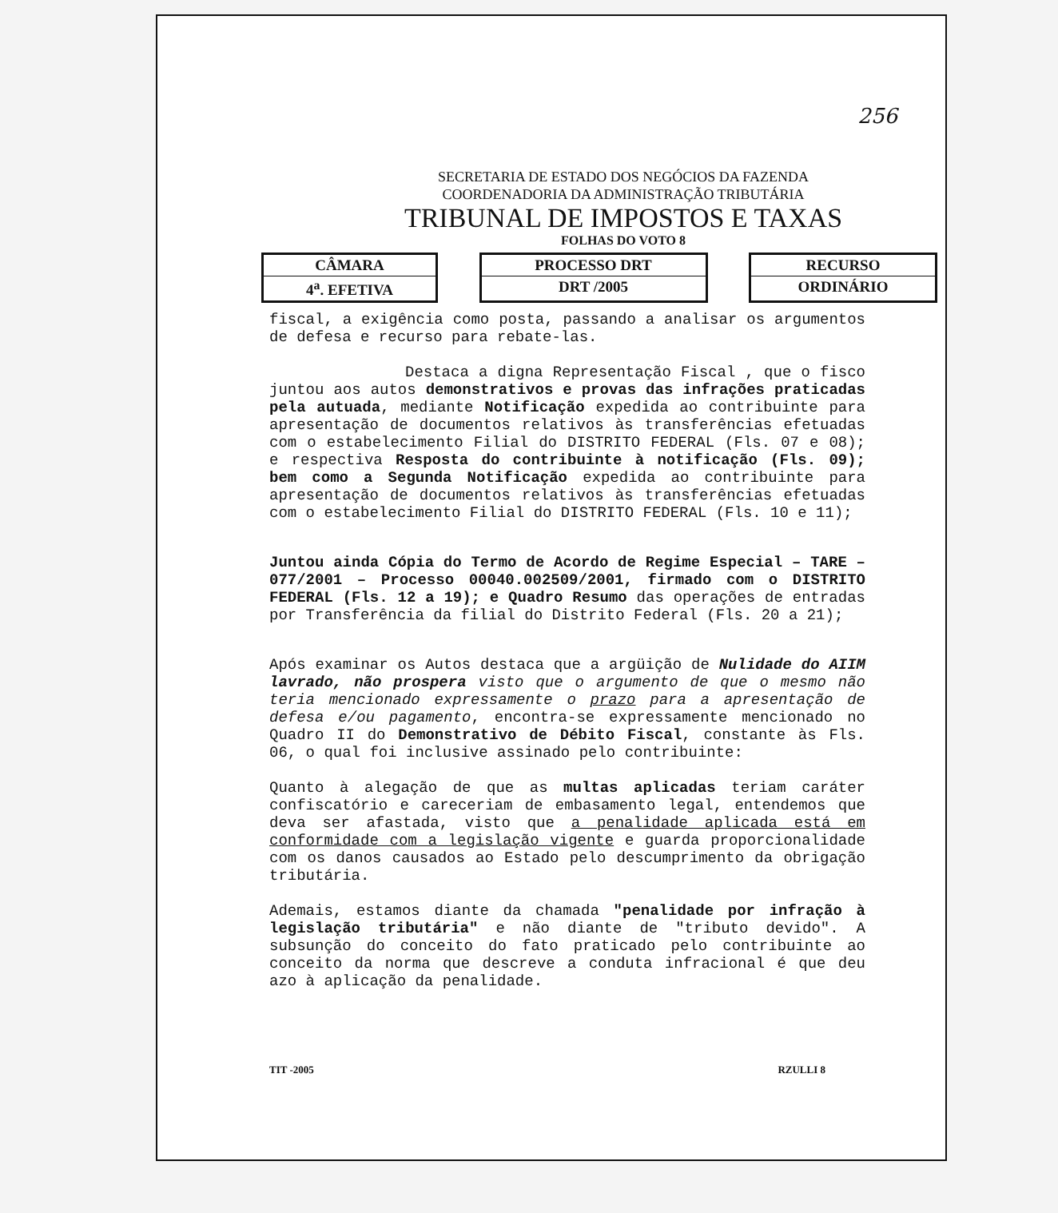256
SECRETARIA DE ESTADO DOS NEGÓCIOS DA FAZENDA
COORDENADORIA DA ADMINISTRAÇÃO TRIBUTÁRIA
TRIBUNAL DE IMPOSTOS E TAXAS
FOLHAS DO VOTO 8
CÂMARA
4<sup>a</sup>. EFETIVA
PROCESSO DRT
DRT /2005
RECURSO
ORDINÁRIO
fiscal, a exigência como posta, passando a analisar os argumentos de defesa e recurso para rebate-las.
Destaca a digna Representação Fiscal , que o fisco juntou aos autos demonstrativos e provas das infrações praticadas pela autuada, mediante Notificação expedida ao contribuinte para apresentação de documentos relativos às transferências efetuadas com o estabelecimento Filial do DISTRITO FEDERAL (Fls. 07 e 08); e respectiva Resposta do contribuinte à notificação (Fls. 09); bem como a Segunda Notificação expedida ao contribuinte para apresentação de documentos relativos às transferências efetuadas com o estabelecimento Filial do DISTRITO FEDERAL (Fls. 10 e 11);
Juntou ainda Cópia do Termo de Acordo de Regime Especial – TARE – 077/2001 – Processo 00040.002509/2001, firmado com o DISTRITO FEDERAL (Fls. 12 a 19); e Quadro Resumo das operações de entradas por Transferência da filial do Distrito Federal (Fls. 20 a 21);
Após examinar os Autos destaca que a argüição de Nulidade do AIIM lavrado, não prospera visto que o argumento de que o mesmo não teria mencionado expressamente o prazo para a apresentação de defesa e/ou pagamento, encontra-se expressamente mencionado no Quadro II do Demonstrativo de Débito Fiscal, constante às Fls. 06, o qual foi inclusive assinado pelo contribuinte:
Quanto à alegação de que as multas aplicadas teriam caráter confiscatório e careceriam de embasamento legal, entendemos que deva ser afastada, visto que a penalidade aplicada está em conformidade com a legislação vigente e guarda proporcionalidade com os danos causados ao Estado pelo descumprimento da obrigação tributária.
Ademais, estamos diante da chamada "penalidade por infração à legislação tributária" e não diante de "tributo devido". A subsunção do conceito do fato praticado pelo contribuinte ao conceito da norma que descreve a conduta infracional é que deu azo à aplicação da penalidade.
TIT -2005 RZULLI 8